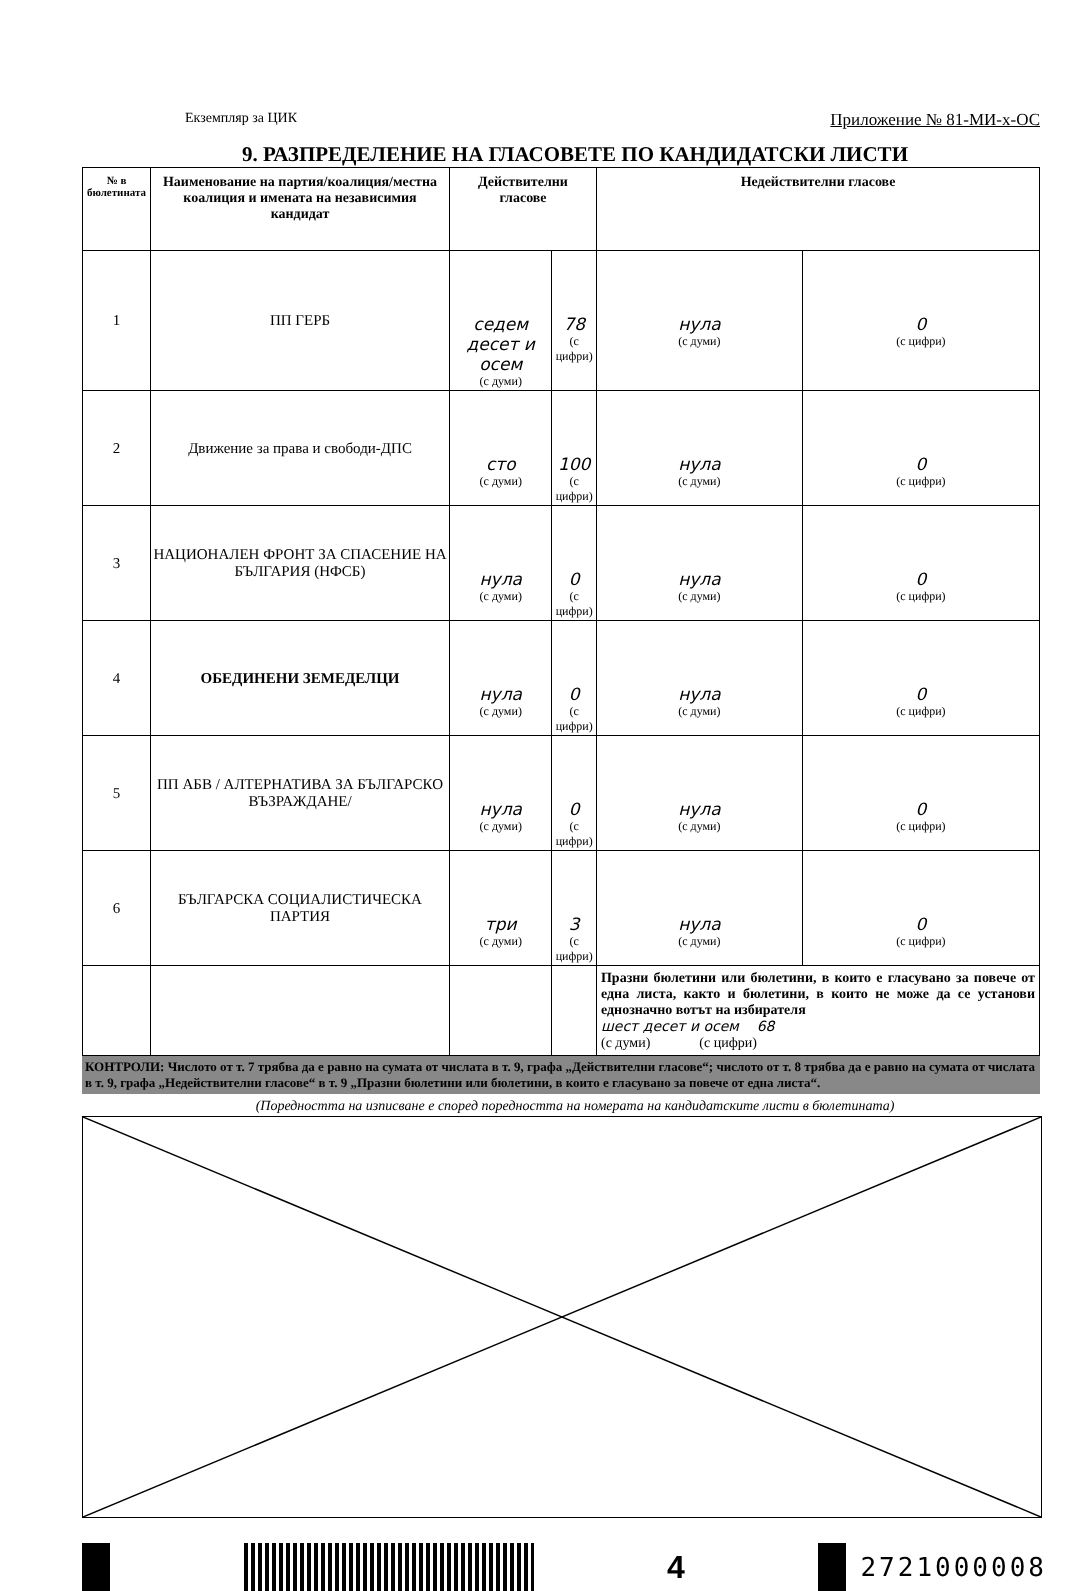Екземпляр за ЦИК Приложение № 81-МИ-х-ОС
9. РАЗПРЕДЕЛЕНИЕ НА ГЛАСОВЕТЕ ПО КАНДИДАТСКИ ЛИСТИ
| № в бюлетината | Наименование на партия/коалиция/местна коалиция и имената на независимия кандидат | Действителни гласове | | Недействителни гласове | |
| --- | --- | --- | --- | --- | --- |
| 1 | ПП ГЕРБ | седем десет и осем (с думи) | 78 (с цифри) | нула (с думи) | 0 (с цифри) |
| 2 | Движение за права и свободи-ДПС | сто (с думи) | 100 (с цифри) | нула (с думи) | 0 (с цифри) |
| 3 | НАЦИОНАЛЕН ФРОНТ ЗА СПАСЕНИЕ НА БЪЛГАРИЯ (НФСБ) | нула (с думи) | 0 (с цифри) | нула (с думи) | 0 (с цифри) |
| 4 | ОБЕДИНЕНИ ЗЕМЕДЕЛЦИ | нула (с думи) | 0 (с цифри) | нула (с думи) | 0 (с цифри) |
| 5 | ПП АБВ / АЛТЕРНАТИВА ЗА БЪЛГАРСКО ВЪЗРАЖДАНЕ/ | нула (с думи) | 0 (с цифри) | нула (с думи) | 0 (с цифри) |
| 6 | БЪЛГАРСКА СОЦИАЛИСТИЧЕСКА ПАРТИЯ | три (с думи) | 3 (с цифри) | нула (с думи) | 0 (с цифри) |
| | | | | Празни бюлетини или бюлетини, в които е гласувано за повече от една листа, както и бюлетини, в които не може да се установи еднозначно вотът на избирателя шест десет и осем 68 (с думи) (с цифри) | |
КОНТРОЛИ: Числото от т. 7 трябва да е равно на сумата от числата в т. 9, графа „Действителни гласове“; числото от т. 8 трябва да е равно на сумата от числата в т. 9, графа „Недействителни гласове“ в т. 9 „Празни бюлетини или бюлетини, в които е гласувано за повече от една листа“.
(Поредността на изписване е според поредността на номерата на кандидатските листи в бюлетината)
4
2721000008